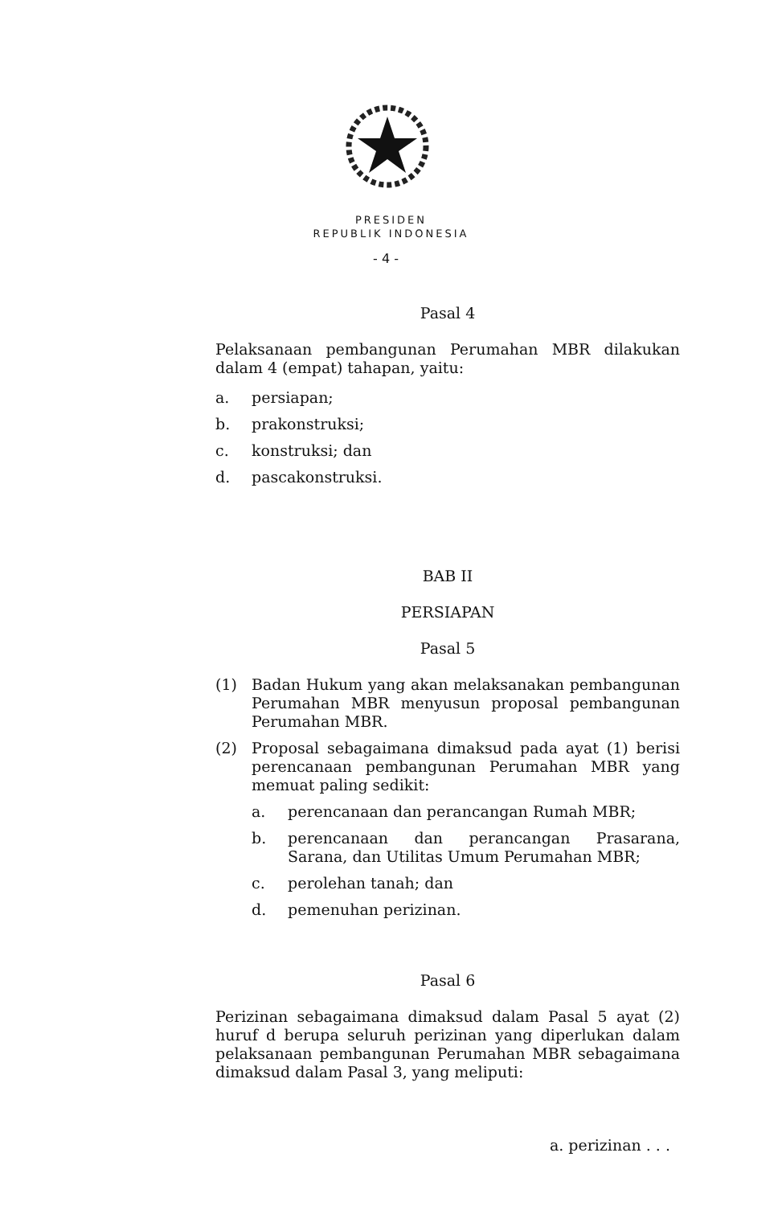PRESIDEN
REPUBLIK INDONESIA
- 4 -
Pasal 4
Pelaksanaan pembangunan Perumahan MBR dilakukan dalam 4 (empat) tahapan, yaitu:
a. persiapan;
b. prakonstruksi;
c. konstruksi; dan
d. pascakonstruksi.
BAB II
PERSIAPAN
Pasal 5
(1) Badan Hukum yang akan melaksanakan pembangunan Perumahan MBR menyusun proposal pembangunan Perumahan MBR.
(2) Proposal sebagaimana dimaksud pada ayat (1) berisi perencanaan pembangunan Perumahan MBR yang memuat paling sedikit:
a. perencanaan dan perancangan Rumah MBR;
b. perencanaan dan perancangan Prasarana, Sarana, dan Utilitas Umum Perumahan MBR;
c. perolehan tanah; dan
d. pemenuhan perizinan.
Pasal 6
Perizinan sebagaimana dimaksud dalam Pasal 5 ayat (2) huruf d berupa seluruh perizinan yang diperlukan dalam pelaksanaan pembangunan Perumahan MBR sebagaimana dimaksud dalam Pasal 3, yang meliputi:
a. perizinan . . .